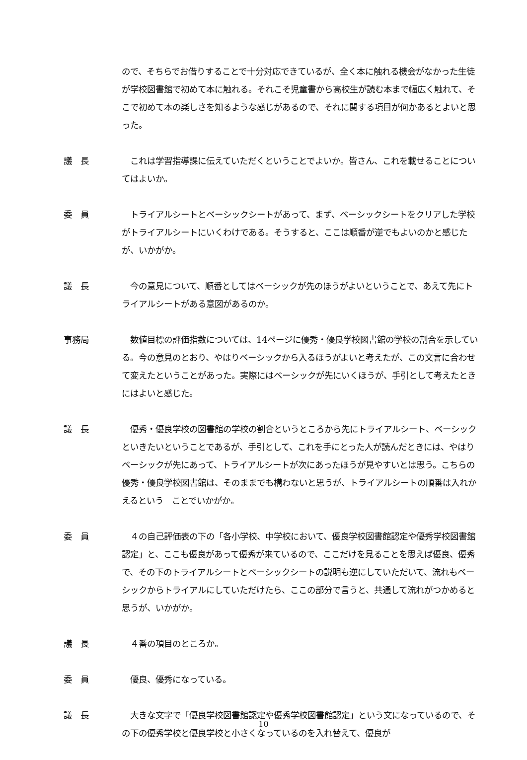ので、そちらでお借りすることで十分対応できているが、全く本に触れる機会がなかった生徒が学校図書館で初めて本に触れる。それこそ児童書から高校生が読む本まで幅広く触れて、そこで初めて本の楽しさを知るような感じがあるので、それに関する項目が何かあるとよいと思った。
議　長 　これは学習指導課に伝えていただくということでよいか。皆さん、これを載せることについてはよいか。
委　員 　トライアルシートとベーシックシートがあって、まず、ベーシックシートをクリアした学校がトライアルシートにいくわけである。そうすると、ここは順番が逆でもよいのかと感じたが、いかがか。
議　長 　今の意見について、順番としてはベーシックが先のほうがよいということで、あえて先にトライアルシートがある意図があるのか。
事務局 　数値目標の評価指数については、14ページに優秀・優良学校図書館の学校の割合を示している。今の意見のとおり、やはりベーシックから入るほうがよいと考えたが、この文言に合わせて変えたということがあった。実際にはベーシックが先にいくほうが、手引として考えたときにはよいと感じた。
議　長 　優秀・優良学校の図書館の学校の割合というところから先にトライアルシート、ベーシックといきたいということであるが、手引として、これを手にとった人が読んだときには、やはりベーシックが先にあって、トライアルシートが次にあったほうが見やすいとは思う。こちらの優秀・優良学校図書館は、そのままでも構わないと思うが、トライアルシートの順番は入れかえるという　ことでいかがか。
委　員 　４の自己評価表の下の「各小学校、中学校において、優良学校図書館認定や優秀学校図書館認定」と、ここも優良があって優秀が来ているので、ここだけを見ることを思えば優良、優秀で、その下のトライアルシートとベーシックシートの説明も逆にしていただいて、流れもベーシックからトライアルにしていただけたら、ここの部分で言うと、共通して流れがつかめると思うが、いかがか。
議　長 　４番の項目のところか。
委　員 　優良、優秀になっている。
議　長 　大きな文字で「優良学校図書館認定や優秀学校図書館認定」という文になっているので、その下の優秀学校と優良学校と小さくなっているのを入れ替えて、優良が
10